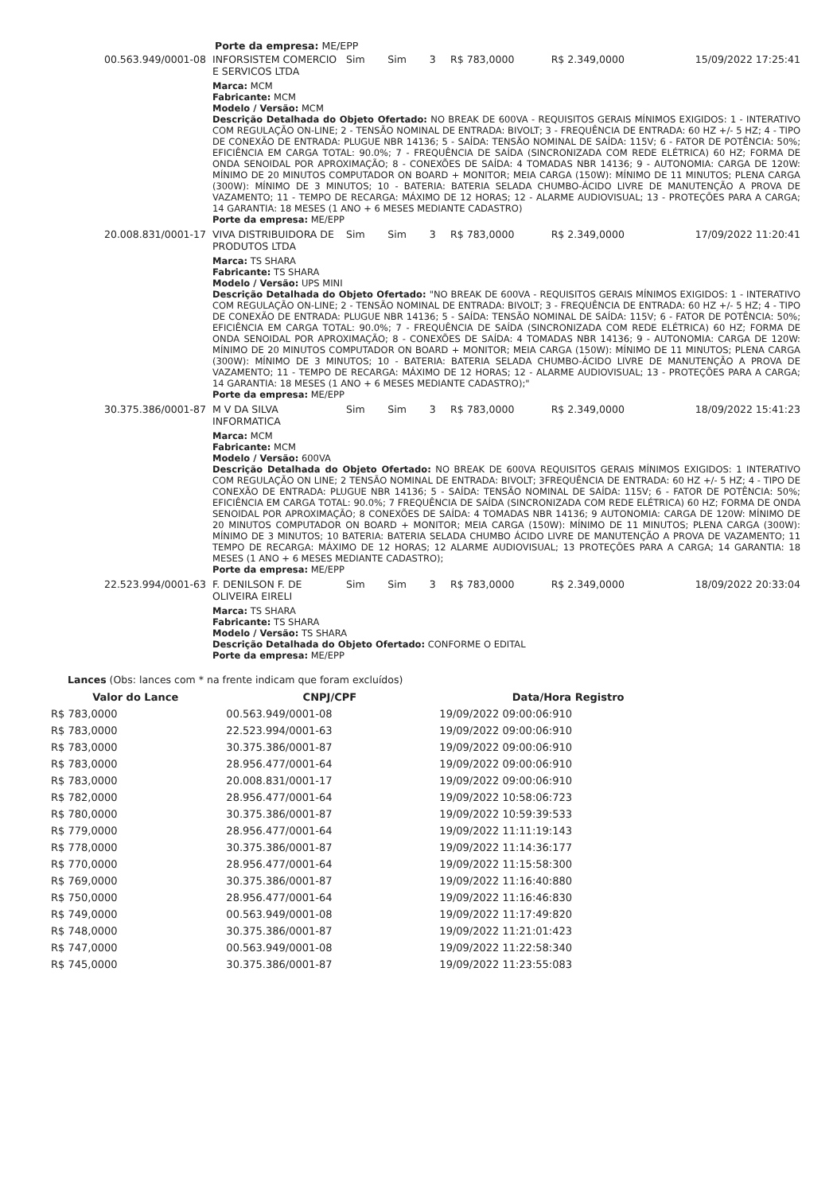Porte da empresa: ME/EPP
| 00.563.949/0001-08 | INFORSISTEM COMERCIO E SERVICOS LTDA | Sim | Sim | 3 | R$ 783,0000 | R$ 2.349,0000 | 15/09/2022 17:25:41 |
| | Marca: MCM Fabricante: MCM Modelo / Versão: MCM Descrição Detalhada do Objeto Ofertado: NO BREAK DE 600VA - REQUISITOS GERAIS MÍNIMOS EXIGIDOS: 1 - INTERATIVO COM REGULAÇÃO ON-LINE; 2 - TENSÃO NOMINAL DE ENTRADA: BIVOLT; 3 - FREQUÊNCIA DE ENTRADA: 60 HZ +/- 5 HZ; 4 - TIPO DE CONEXÃO DE ENTRADA: PLUGUE NBR 14136; 5 - SAÍDA: TENSÃO NOMINAL DE SAÍDA: 115V; 6 - FATOR DE POTÊNCIA: 50%; EFICIÊNCIA EM CARGA TOTAL: 90.0%; 7 - FREQUÊNCIA DE SAÍDA (SINCRONIZADA COM REDE ELÉTRICA) 60 HZ; FORMA DE ONDA SENOIDAL POR APROXIMAÇÃO; 8 - CONEXÕES DE SAÍDA: 4 TOMADAS NBR 14136; 9 - AUTONOMIA: CARGA DE 120W: MÍNIMO DE 20 MINUTOS COMPUTADOR ON BOARD + MONITOR; MEIA CARGA (150W): MÍNIMO DE 11 MINUTOS; PLENA CARGA (300W): MÍNIMO DE 3 MINUTOS; 10 - BATERIA: BATERIA SELADA CHUMBO-ÁCIDO LIVRE DE MANUTENÇÃO A PROVA DE VAZAMENTO; 11 - TEMPO DE RECARGA: MÁXIMO DE 12 HORAS; 12 - ALARME AUDIOVISUAL; 13 - PROTEÇÕES PARA A CARGA; 14 GARANTIA: 18 MESES (1 ANO + 6 MESES MEDIANTE CADASTRO) Porte da empresa: ME/EPP | | | | | | |
| 20.008.831/0001-17 | VIVA DISTRIBUIDORA DE PRODUTOS LTDA | Sim | Sim | 3 | R$ 783,0000 | R$ 2.349,0000 | 17/09/2022 11:20:41 |
| | Marca: TS SHARA Fabricante: TS SHARA Modelo / Versão: UPS MINI Descrição Detalhada do Objeto Ofertado: "NO BREAK DE 600VA - REQUISITOS GERAIS MÍNIMOS EXIGIDOS: 1 - INTERATIVO COM REGULAÇÃO ON-LINE; 2 - TENSÃO NOMINAL DE ENTRADA: BIVOLT; 3 - FREQUÊNCIA DE ENTRADA: 60 HZ +/- 5 HZ; 4 - TIPO DE CONEXÃO DE ENTRADA: PLUGUE NBR 14136; 5 - SAÍDA: TENSÃO NOMINAL DE SAÍDA: 115V; 6 - FATOR DE POTÊNCIA: 50%; EFICIÊNCIA EM CARGA TOTAL: 90.0%; 7 - FREQUÊNCIA DE SAÍDA (SINCRONIZADA COM REDE ELÉTRICA) 60 HZ; FORMA DE ONDA SENOIDAL POR APROXIMAÇÃO; 8 - CONEXÕES DE SAÍDA: 4 TOMADAS NBR 14136; 9 - AUTONOMIA: CARGA DE 120W: MÍNIMO DE 20 MINUTOS COMPUTADOR ON BOARD + MONITOR; MEIA CARGA (150W): MÍNIMO DE 11 MINUTOS; PLENA CARGA (300W): MÍNIMO DE 3 MINUTOS; 10 - BATERIA: BATERIA SELADA CHUMBO-ÁCIDO LIVRE DE MANUTENÇÃO A PROVA DE VAZAMENTO; 11 - TEMPO DE RECARGA: MÁXIMO DE 12 HORAS; 12 - ALARME AUDIOVISUAL; 13 - PROTEÇÕES PARA A CARGA; 14 GARANTIA: 18 MESES (1 ANO + 6 MESES MEDIANTE CADASTRO);" Porte da empresa: ME/EPP | | | | | | |
| 30.375.386/0001-87 | M V DA SILVA INFORMATICA | Sim | Sim | 3 | R$ 783,0000 | R$ 2.349,0000 | 18/09/2022 15:41:23 |
| | Marca: MCM Fabricante: MCM Modelo / Versão: 600VA Descrição Detalhada do Objeto Ofertado: NO BREAK DE 600VA REQUISITOS GERAIS MÍNIMOS EXIGIDOS: 1 INTERATIVO COM REGULAÇÃO ON LINE; 2 TENSÃO NOMINAL DE ENTRADA: BIVOLT; 3FREQUÊNCIA DE ENTRADA: 60 HZ +/- 5 HZ; 4 - TIPO DE CONEXÃO DE ENTRADA: PLUGUE NBR 14136; 5 - SAÍDA: TENSÃO NOMINAL DE SAÍDA: 115V; 6 - FATOR DE POTÊNCIA: 50%; EFICIÊNCIA EM CARGA TOTAL: 90.0%; 7 FREQUÊNCIA DE SAÍDA (SINCRONIZADA COM REDE ELÉTRICA) 60 HZ; FORMA DE ONDA SENOIDAL POR APROXIMAÇÃO; 8 CONEXÕES DE SAÍDA: 4 TOMADAS NBR 14136; 9 AUTONOMIA: CARGA DE 120W: MÍNIMO DE 20 MINUTOS COMPUTADOR ON BOARD + MONITOR; MEIA CARGA (150W): MÍNIMO DE 11 MINUTOS; PLENA CARGA (300W): MÍNIMO DE 3 MINUTOS; 10 BATERIA: BATERIA SELADA CHUMBO ÁCIDO LIVRE DE MANUTENÇÃO A PROVA DE VAZAMENTO; 11 TEMPO DE RECARGA: MÁXIMO DE 12 HORAS; 12 ALARME AUDIOVISUAL; 13 PROTEÇÕES PARA A CARGA; 14 GARANTIA: 18 MESES (1 ANO + 6 MESES MEDIANTE CADASTRO); Porte da empresa: ME/EPP | | | | | | |
| 22.523.994/0001-63 | F. DENILSON F. DE OLIVEIRA EIRELI | Sim | Sim | 3 | R$ 783,0000 | R$ 2.349,0000 | 18/09/2022 20:33:04 |
| | Marca: TS SHARA Fabricante: TS SHARA Modelo / Versão: TS SHARA Descrição Detalhada do Objeto Ofertado: CONFORME O EDITAL Porte da empresa: ME/EPP | | | | | | |
Lances (Obs: lances com * na frente indicam que foram excluídos)
| Valor do Lance | CNPJ/CPF | Data/Hora Registro |
| --- | --- | --- |
| R$ 783,0000 | 00.563.949/0001-08 | 19/09/2022 09:00:06:910 |
| R$ 783,0000 | 22.523.994/0001-63 | 19/09/2022 09:00:06:910 |
| R$ 783,0000 | 30.375.386/0001-87 | 19/09/2022 09:00:06:910 |
| R$ 783,0000 | 28.956.477/0001-64 | 19/09/2022 09:00:06:910 |
| R$ 783,0000 | 20.008.831/0001-17 | 19/09/2022 09:00:06:910 |
| R$ 782,0000 | 28.956.477/0001-64 | 19/09/2022 10:58:06:723 |
| R$ 780,0000 | 30.375.386/0001-87 | 19/09/2022 10:59:39:533 |
| R$ 779,0000 | 28.956.477/0001-64 | 19/09/2022 11:11:19:143 |
| R$ 778,0000 | 30.375.386/0001-87 | 19/09/2022 11:14:36:177 |
| R$ 770,0000 | 28.956.477/0001-64 | 19/09/2022 11:15:58:300 |
| R$ 769,0000 | 30.375.386/0001-87 | 19/09/2022 11:16:40:880 |
| R$ 750,0000 | 28.956.477/0001-64 | 19/09/2022 11:16:46:830 |
| R$ 749,0000 | 00.563.949/0001-08 | 19/09/2022 11:17:49:820 |
| R$ 748,0000 | 30.375.386/0001-87 | 19/09/2022 11:21:01:423 |
| R$ 747,0000 | 00.563.949/0001-08 | 19/09/2022 11:22:58:340 |
| R$ 745,0000 | 30.375.386/0001-87 | 19/09/2022 11:23:55:083 |